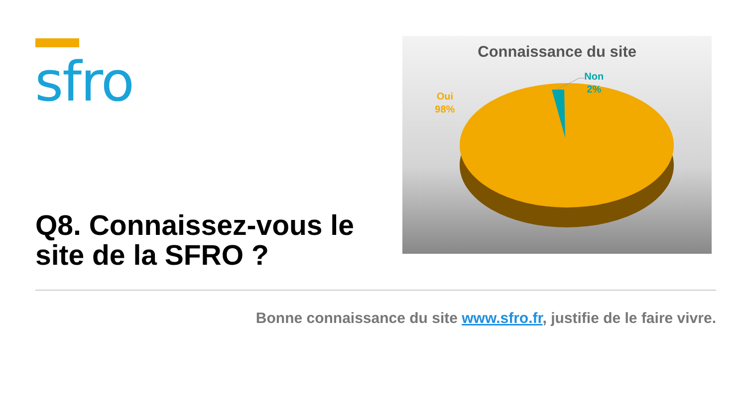sfro
Q8. Connaissez-vous le site de la SFRO ?
Connaissance du site
Oui
98%
Non
2%
Bonne connaissance du site www.sfro.fr, justifie de le faire vivre.